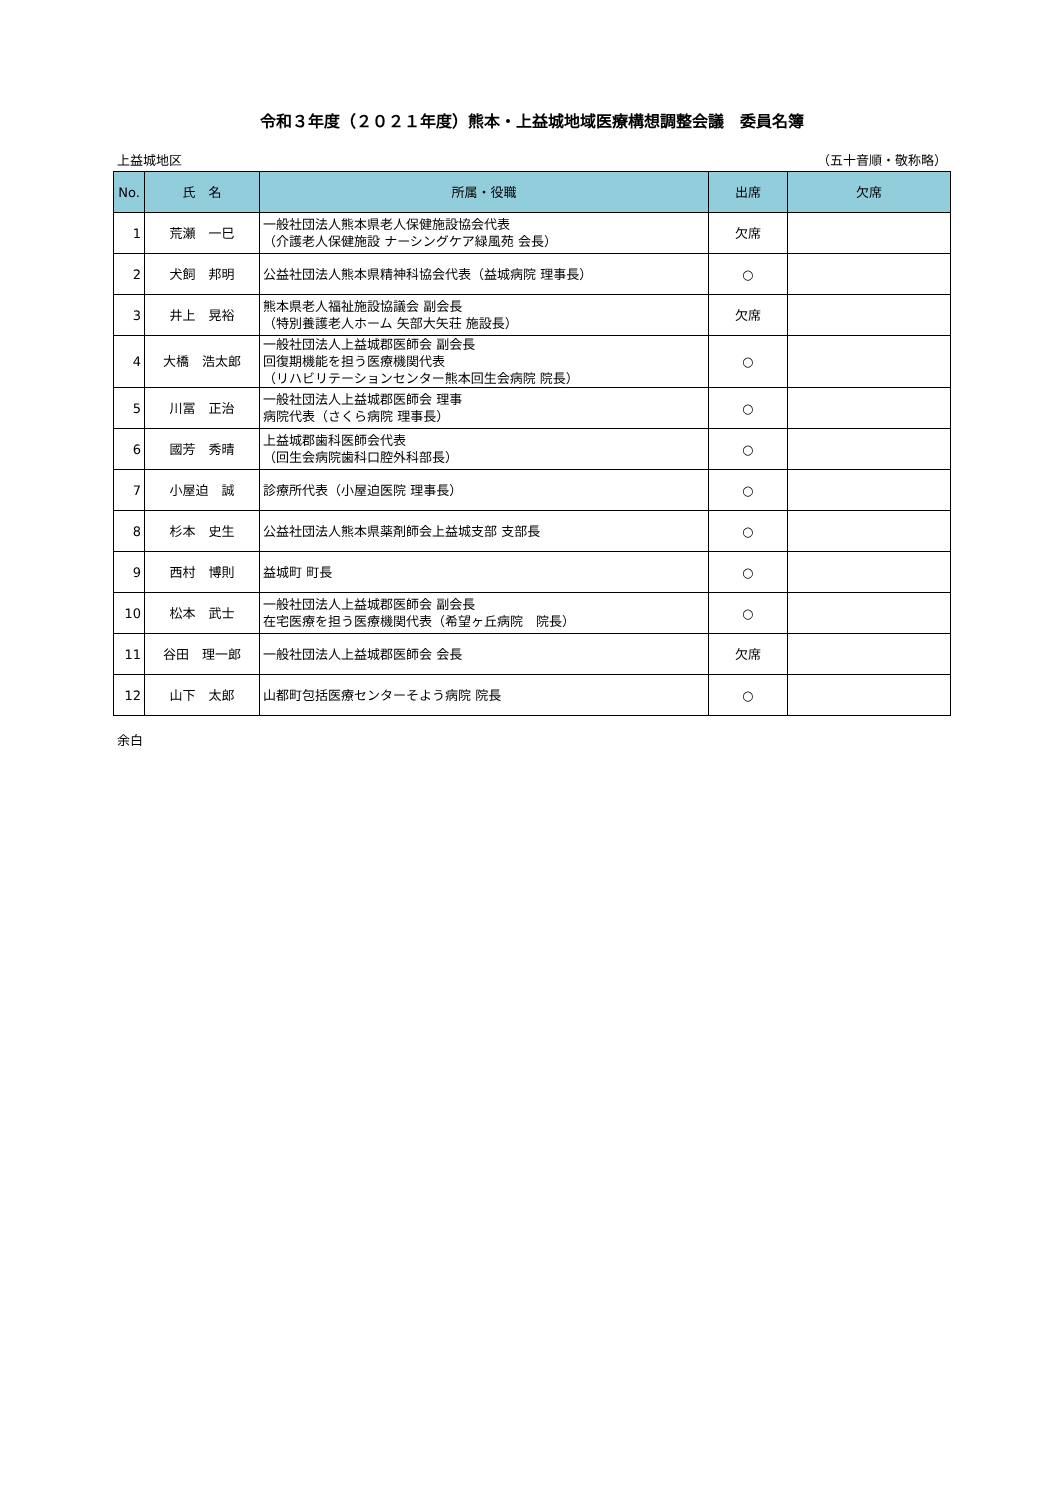令和３年度（２０２１年度）熊本・上益城地域医療構想調整会議　委員名簿
上益城地区 （五十音順・敬称略）
| No. | 氏 名 | 所属・役職 | 出席 | 欠席 |
| --- | --- | --- | --- | --- |
| 1 | 荒瀬 一巳 | 一般社団法人熊本県老人保健施設協会代表 （介護老人保健施設 ナーシングケア緑風苑 会長） | 欠席 | |
| 2 | 犬飼 邦明 | 公益社団法人熊本県精神科協会代表（益城病院 理事長） | ○ | |
| 3 | 井上 晃裕 | 熊本県老人福祉施設協議会 副会長 （特別養護老人ホーム 矢部大矢荘 施設長） | 欠席 | |
| 4 | 大橋 浩太郎 | 一般社団法人上益城郡医師会 副会長 回復期機能を担う医療機関代表 （リハビリテーションセンター熊本回生会病院 院長） | ○ | |
| 5 | 川冨 正治 | 一般社団法人上益城郡医師会 理事 病院代表（さくら病院 理事長） | ○ | |
| 6 | 國芳 秀晴 | 上益城郡歯科医師会代表 （回生会病院歯科口腔外科部長） | ○ | |
| 7 | 小屋迫 誠 | 診療所代表（小屋迫医院 理事長） | ○ | |
| 8 | 杉本 史生 | 公益社団法人熊本県薬剤師会上益城支部 支部長 | ○ | |
| 9 | 西村 博則 | 益城町 町長 | ○ | |
| 10 | 松本 武士 | 一般社団法人上益城郡医師会 副会長 在宅医療を担う医療機関代表（希望ヶ丘病院 院長） | ○ | |
| 11 | 谷田 理一郎 | 一般社団法人上益城郡医師会 会長 | 欠席 | |
| 12 | 山下 太郎 | 山都町包括医療センターそよう病院 院長 | ○ | |
余白